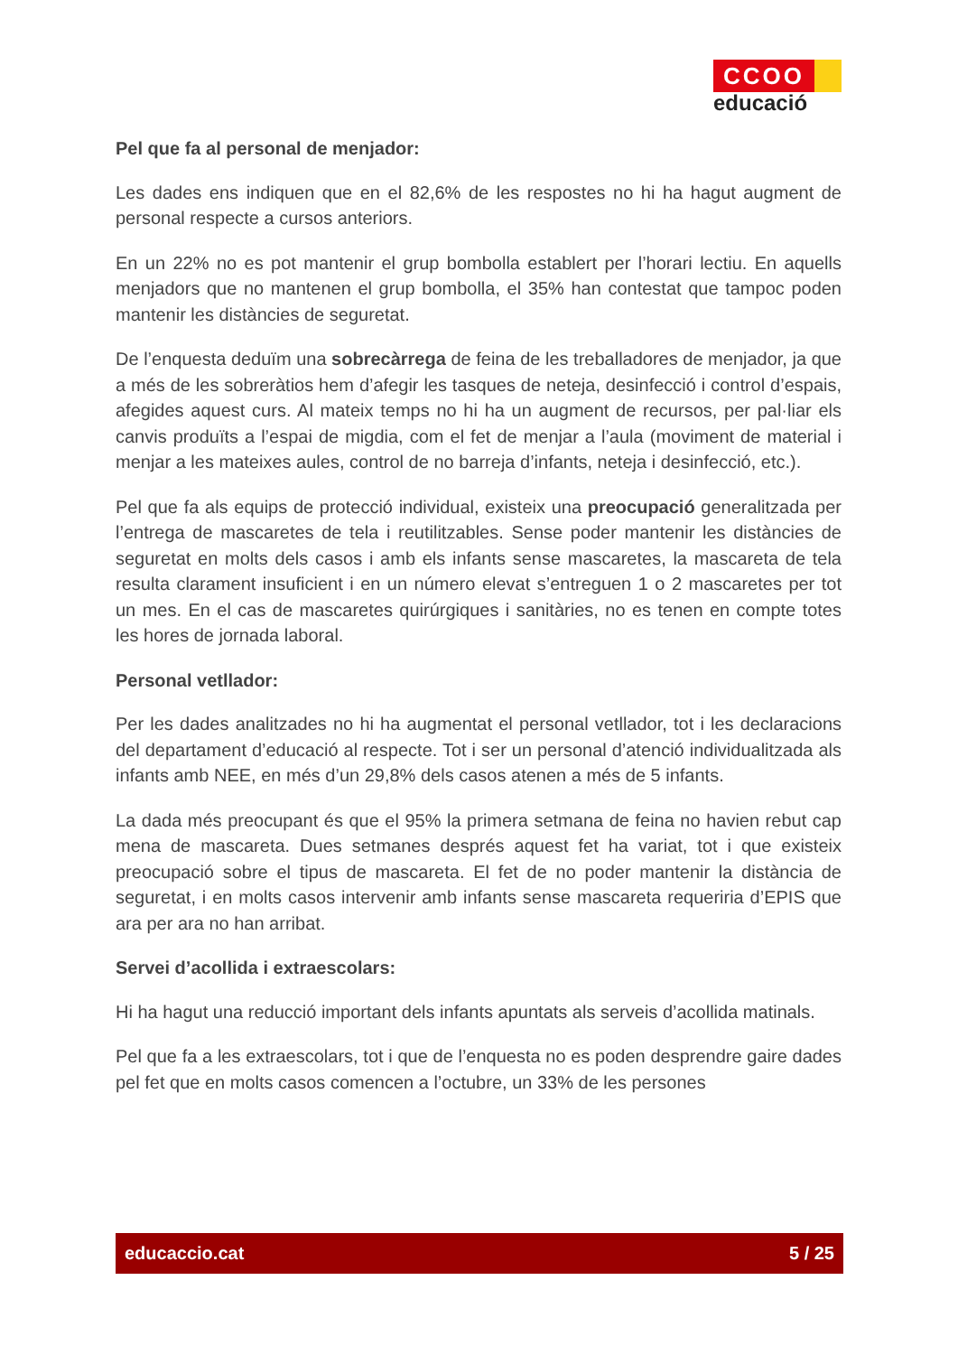CCOO
educació
Pel que fa al personal de menjador:
Les dades ens indiquen que en el 82,6% de les respostes no hi ha hagut augment de personal respecte a cursos anteriors.
En un 22% no es pot mantenir el grup bombolla establert per l’horari lectiu. En aquells menjadors que no mantenen el grup bombolla, el 35% han contestat que tampoc poden mantenir les distàncies de seguretat.
De l’enquesta deduïm una sobrecàrrega de feina de les treballadores de menjador, ja que a més de les sobreràtios hem d’afegir les tasques de neteja, desinfecció i control d’espais, afegides aquest curs. Al mateix temps no hi ha un augment de recursos, per pal·liar els canvis produïts a l’espai de migdia, com el fet de menjar a l’aula (moviment de material i menjar a les mateixes aules, control de no barreja d’infants, neteja i desinfecció, etc.).
Pel que fa als equips de protecció individual, existeix una preocupació generalitzada per l’entrega de mascaretes de tela i reutilitzables. Sense poder mantenir les distàncies de seguretat en molts dels casos i amb els infants sense mascaretes, la mascareta de tela resulta clarament insuficient i en un número elevat s’entreguen 1 o 2 mascaretes per tot un mes. En el cas de mascaretes quirúrgiques i sanitàries, no es tenen en compte totes les hores de jornada laboral.
Personal vetllador:
Per les dades analitzades no hi ha augmentat el personal vetllador, tot i les declaracions del departament d’educació al respecte. Tot i ser un personal d’atenció individualitzada als infants amb NEE, en més d’un 29,8% dels casos atenen a més de 5 infants.
La dada més preocupant és que el 95% la primera setmana de feina no havien rebut cap mena de mascareta. Dues setmanes després aquest fet ha variat, tot i que existeix preocupació sobre el tipus de mascareta. El fet de no poder mantenir la distància de seguretat, i en molts casos intervenir amb infants sense mascareta requeriria d’EPIS que ara per ara no han arribat.
Servei d’acollida i extraescolars:
Hi ha hagut una reducció important dels infants apuntats als serveis d’acollida matinals.
Pel que fa a les extraescolars, tot i que de l’enquesta no es poden desprendre gaire dades pel fet que en molts casos comencen a l’octubre, un 33% de les persones
educaccio.cat 5 / 25